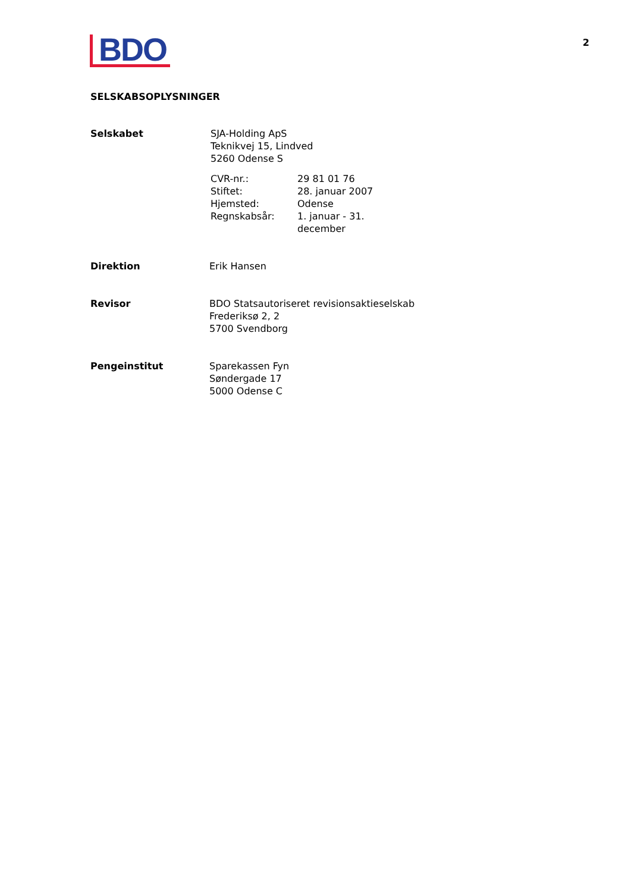BDO
2
SELSKABSOPLYSNINGER
| Selskabet | SJA-Holding ApS Teknikvej 15, Lindved 5260 Odense S / CVR-nr.: / 29 81 01 76 / / Stiftet: / 28. januar 2007 / / Hjemsted: / Odense / / Regnskabsår: / 1. januar - 31. december / |
| Direktion | Erik Hansen |
| Revisor | BDO Statsautoriseret revisionsaktieselskab Frederiksø 2, 2 5700 Svendborg |
| Pengeinstitut | Sparekassen Fyn Søndergade 17 5000 Odense C |